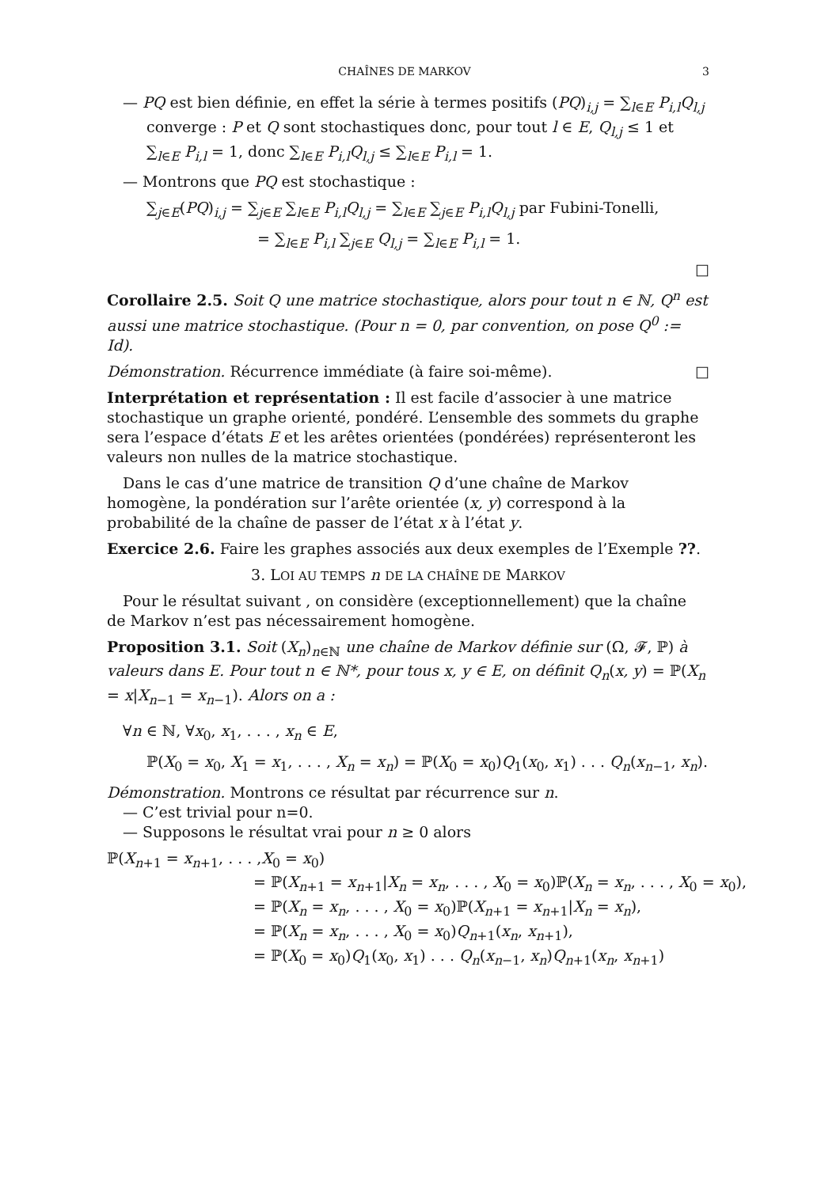CHAÎNES DE MARKOV 3
— PQ est bien définie, en effet la série à termes positifs (PQ)<sub>i,j</sub> = ∑<sub>l∈E</sub> P<sub>i,l</sub>Q<sub>l,j</sub> converge : P et Q sont stochastiques donc, pour tout l ∈ E, Q<sub>l,j</sub> ≤ 1 et ∑<sub>l∈E</sub> P<sub>i,l</sub> = 1, donc ∑<sub>l∈E</sub> P<sub>i,l</sub>Q<sub>l,j</sub> ≤ ∑<sub>l∈E</sub> P<sub>i,l</sub> = 1.
— Montrons que PQ est stochastique :
∑<sub>j∈E</sub>(PQ)<sub>i,j</sub> = ∑<sub>j∈E</sub> ∑<sub>l∈E</sub> P<sub>i,l</sub>Q<sub>l,j</sub> = ∑<sub>l∈E</sub> ∑<sub>j∈E</sub> P<sub>i,l</sub>Q<sub>l,j</sub> par Fubini-Tonelli,
= ∑<sub>l∈E</sub> P<sub>i,l</sub> ∑<sub>j∈E</sub> Q<sub>l,j</sub> = ∑<sub>l∈E</sub> P<sub>i,l</sub> = 1.
□
Corollaire 2.5. Soit Q une matrice stochastique, alors pour tout n ∈ ℕ, Q<sup>n</sup> est aussi une matrice stochastique. (Pour n = 0, par convention, on pose Q<sup>0</sup> := Id).
Démonstration. Récurrence immédiate (à faire soi-même). □
Interprétation et représentation : Il est facile d’associer à une matrice stochastique un graphe orienté, pondéré. L’ensemble des sommets du graphe sera l’espace d’états E et les arêtes orientées (pondérées) représenteront les valeurs non nulles de la matrice stochastique.
Dans le cas d’une matrice de transition Q d’une chaîne de Markov homogène, la pondération sur l’arête orientée (x, y) correspond à la probabilité de la chaîne de passer de l’état x à l’état y.
Exercice 2.6. Faire les graphes associés aux deux exemples de l’Exemple ??.
3. LOI AU TEMPS n DE LA CHAÎNE DE MARKOV
Pour le résultat suivant , on considère (exceptionnellement) que la chaîne de Markov n’est pas nécessairement homogène.
Proposition 3.1. Soit (X<sub>n</sub>)<sub>n∈ℕ</sub> une chaîne de Markov définie sur (Ω, 𝓕, ℙ) à valeurs dans E. Pour tout n ∈ ℕ*, pour tous x, y ∈ E, on définit Q<sub>n</sub>(x, y) = ℙ(X<sub>n</sub> = x|X<sub>n−1</sub> = x<sub>n−1</sub>). Alors on a :
∀n ∈ ℕ, ∀x<sub>0</sub>, x<sub>1</sub>, . . . , x<sub>n</sub> ∈ E,
ℙ(X<sub>0</sub> = x<sub>0</sub>, X<sub>1</sub> = x<sub>1</sub>, . . . , X<sub>n</sub> = x<sub>n</sub>) = ℙ(X<sub>0</sub> = x<sub>0</sub>)Q<sub>1</sub>(x<sub>0</sub>, x<sub>1</sub>) . . . Q<sub>n</sub>(x<sub>n−1</sub>, x<sub>n</sub>).
Démonstration. Montrons ce résultat par récurrence sur n.
— C’est trivial pour n=0.
— Supposons le résultat vrai pour n ≥ 0 alors
ℙ(X<sub>n+1</sub> = x<sub>n+1</sub>, . . . ,X<sub>0</sub> = x<sub>0</sub>)
= ℙ(X<sub>n+1</sub> = x<sub>n+1</sub>|X<sub>n</sub> = x<sub>n</sub>, . . . , X<sub>0</sub> = x<sub>0</sub>)ℙ(X<sub>n</sub> = x<sub>n</sub>, . . . , X<sub>0</sub> = x<sub>0</sub>),
= ℙ(X<sub>n</sub> = x<sub>n</sub>, . . . , X<sub>0</sub> = x<sub>0</sub>)ℙ(X<sub>n+1</sub> = x<sub>n+1</sub>|X<sub>n</sub> = x<sub>n</sub>),
= ℙ(X<sub>n</sub> = x<sub>n</sub>, . . . , X<sub>0</sub> = x<sub>0</sub>)Q<sub>n+1</sub>(x<sub>n</sub>, x<sub>n+1</sub>),
= ℙ(X<sub>0</sub> = x<sub>0</sub>)Q<sub>1</sub>(x<sub>0</sub>, x<sub>1</sub>) . . . Q<sub>n</sub>(x<sub>n−1</sub>, x<sub>n</sub>)Q<sub>n+1</sub>(x<sub>n</sub>, x<sub>n+1</sub>)